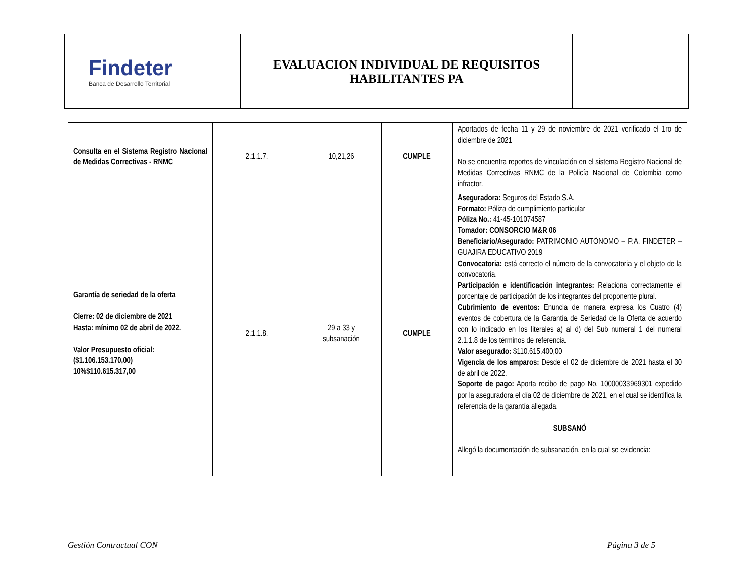| Findeter Banca de Desarrollo Territorial | EVALUACION INDIVIDUAL DE REQUISITOS HABILITANTES PA | |
| Consulta en el Sistema Registro Nacional de Medidas Correctivas - RNMC | 2.1.1.7. | 10,21,26 | CUMPLE | Aportados de fecha 11 y 29 de noviembre de 2021 verificado el 1ro de diciembre de 2021 No se encuentra reportes de vinculación en el sistema Registro Nacional de Medidas Correctivas RNMC de la Policía Nacional de Colombia como infractor. |
| Garantía de seriedad de la oferta Cierre: 02 de diciembre de 2021 Hasta: mínimo 02 de abril de 2022. Valor Presupuesto oficial: ($1.106.153.170,00) 10%$110.615.317,00 | 2.1.1.8. | 29 a 33 y subsanación | CUMPLE | Aseguradora: Seguros del Estado S.A. Formato: Póliza de cumplimiento particular Póliza No.: 41-45-101074587 Tomador: CONSORCIO M&R 06 Beneficiario/Asegurado: PATRIMONIO AUTÓNOMO – P.A. FINDETER – GUAJIRA EDUCATIVO 2019 Convocatoria: está correcto el número de la convocatoria y el objeto de la convocatoria. Participación e identificación integrantes: Relaciona correctamente el porcentaje de participación de los integrantes del proponente plural. Cubrimiento de eventos: Enuncia de manera expresa los Cuatro (4) eventos de cobertura de la Garantía de Seriedad de la Oferta de acuerdo con lo indicado en los literales a) al d) del Sub numeral 1 del numeral 2.1.1.8 de los términos de referencia. Valor asegurado: $110.615.400,00 Vigencia de los amparos: Desde el 02 de diciembre de 2021 hasta el 30 de abril de 2022. Soporte de pago: Aporta recibo de pago No. 10000033969301 expedido por la aseguradora el día 02 de diciembre de 2021, en el cual se identifica la referencia de la garantía allegada. SUBSANÓ Allegó la documentación de subsanación, en la cual se evidencia: |
Gestión Contractual CON Página 3 de 5